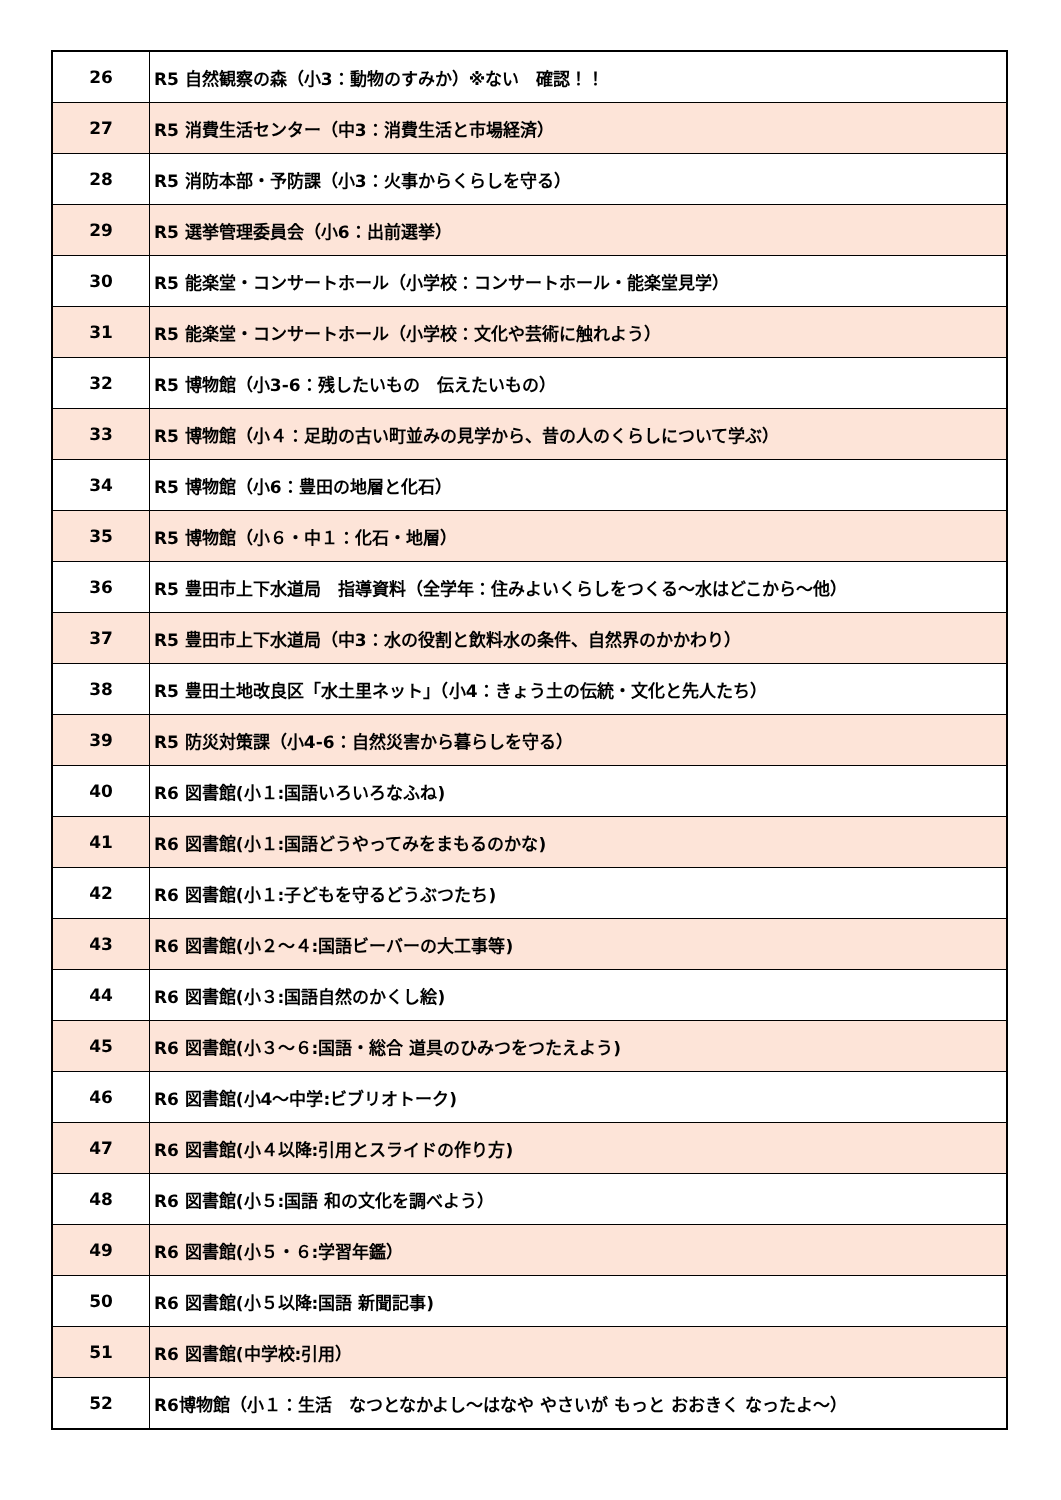| 26 | R5 自然観察の森（小3：動物のすみか）※ない 確認！！ |
| 27 | R5 消費生活センター（中3：消費生活と市場経済） |
| 28 | R5 消防本部・予防課（小3：火事からくらしを守る） |
| 29 | R5 選挙管理委員会（小6：出前選挙） |
| 30 | R5 能楽堂・コンサートホール（小学校：コンサートホール・能楽堂見学） |
| 31 | R5 能楽堂・コンサートホール（小学校：文化や芸術に触れよう） |
| 32 | R5 博物館（小3-6：残したいもの 伝えたいもの） |
| 33 | R5 博物館（小４：足助の古い町並みの見学から、昔の人のくらしについて学ぶ） |
| 34 | R5 博物館（小6：豊田の地層と化石） |
| 35 | R5 博物館（小６・中１：化石・地層） |
| 36 | R5 豊田市上下水道局 指導資料（全学年：住みよいくらしをつくる～水はどこから～他） |
| 37 | R5 豊田市上下水道局（中3：水の役割と飲料水の条件、自然界のかかわり） |
| 38 | R5 豊田土地改良区「水土里ネット」（小4：きょう土の伝統・文化と先人たち） |
| 39 | R5 防災対策課（小4-6：自然災害から暮らしを守る） |
| 40 | R6 図書館(小１:国語いろいろなふね) |
| 41 | R6 図書館(小１:国語どうやってみをまもるのかな) |
| 42 | R6 図書館(小１:子どもを守るどうぶつたち) |
| 43 | R6 図書館(小２～４:国語ビーバーの大工事等) |
| 44 | R6 図書館(小３:国語自然のかくし絵) |
| 45 | R6 図書館(小３～６:国語・総合 道具のひみつをつたえよう) |
| 46 | R6 図書館(小4～中学:ビブリオトーク) |
| 47 | R6 図書館(小４以降:引用とスライドの作り方) |
| 48 | R6 図書館(小５:国語 和の文化を調べよう） |
| 49 | R6 図書館(小５・６:学習年鑑） |
| 50 | R6 図書館(小５以降:国語 新聞記事) |
| 51 | R6 図書館(中学校:引用） |
| 52 | R6博物館（小１：生活 なつとなかよし～はなや やさいが もっと おおきく なったよ～） |